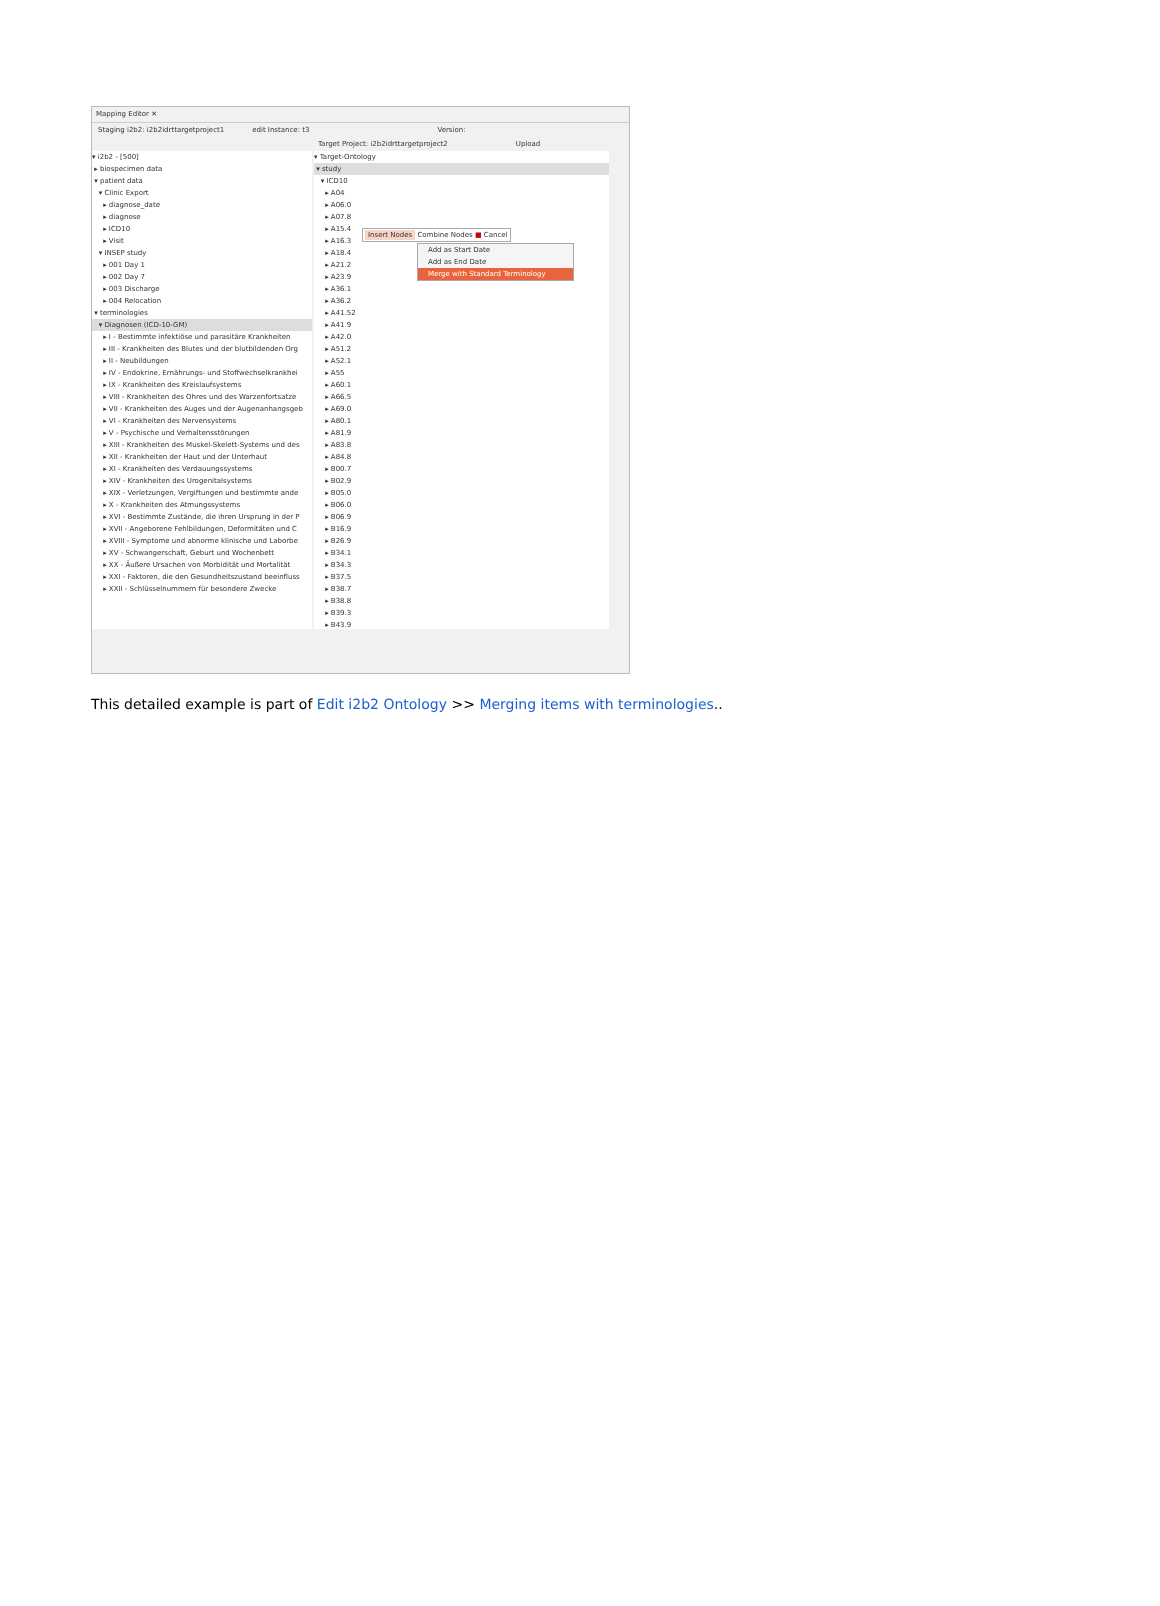Mapping Editor ✕
Staging i2b2: i2b2idrttargetproject1 edit Instance: t3 Version:
Target Project: i2b2idrttargetproject2 Upload
▾ i2b2 - [500]
▸ biospecimen data
▾ patient data
▾ Clinic Export
▸ diagnose_date
▸ diagnose
▸ ICD10
▸ Visit
▾ INSEP study
▸ 001 Day 1
▸ 002 Day 7
▸ 003 Discharge
▸ 004 Relocation
▾ terminologies
▾ Diagnosen (ICD-10-GM)
▸ I - Bestimmte infektiöse und parasitäre Krankheiten
▸ III - Krankheiten des Blutes und der blutbildenden Org
▸ II - Neubildungen
▸ IV - Endokrine, Ernährungs- und Stoffwechselkrankhei
▸ IX - Krankheiten des Kreislaufsystems
▸ VIII - Krankheiten des Ohres und des Warzenfortsatze
▸ VII - Krankheiten des Auges und der Augenanhangsgeb
▸ VI - Krankheiten des Nervensystems
▸ V - Psychische und Verhaltensstörungen
▸ XIII - Krankheiten des Muskel-Skelett-Systems und des
▸ XII - Krankheiten der Haut und der Unterhaut
▸ XI - Krankheiten des Verdauungssystems
▸ XIV - Krankheiten des Urogenitalsystems
▸ XIX - Verletzungen, Vergiftungen und bestimmte ande
▸ X - Krankheiten des Atmungssystems
▸ XVI - Bestimmte Zustände, die ihren Ursprung in der P
▸ XVII - Angeborene Fehlbildungen, Deformitäten und C
▸ XVIII - Symptome und abnorme klinische und Laborbe
▸ XV - Schwangerschaft, Geburt und Wochenbett
▸ XX - Äußere Ursachen von Morbidität und Mortalität
▸ XXI - Faktoren, die den Gesundheitszustand beeinfluss
▸ XXII - Schlüsselnummern für besondere Zwecke
▾ Target-Ontology
▾ study
▾ ICD10
▸ A04
▸ A06.0
▸ A07.8
▸ A15.4
▸ A16.3
▸ A18.4
▸ A21.2
▸ A23.9
▸ A36.1
▸ A36.2
▸ A41.52
▸ A41.9
▸ A42.0
▸ A51.2
▸ A52.1
▸ A55
▸ A60.1
▸ A66.5
▸ A69.0
▸ A80.1
▸ A81.9
▸ A83.8
▸ A84.8
▸ B00.7
▸ B02.9
▸ B05.0
▸ B06.0
▸ B06.9
▸ B16.9
▸ B26.9
▸ B34.1
▸ B34.3
▸ B37.5
▸ B38.7
▸ B38.8
▸ B39.3
▸ B43.9
Insert Nodes Combine Nodes ■ Cancel
Add as Start Date
Add as End Date
Merge with Standard Terminology
This detailed example is part of Edit i2b2 Ontology >> Merging items with terminologies..